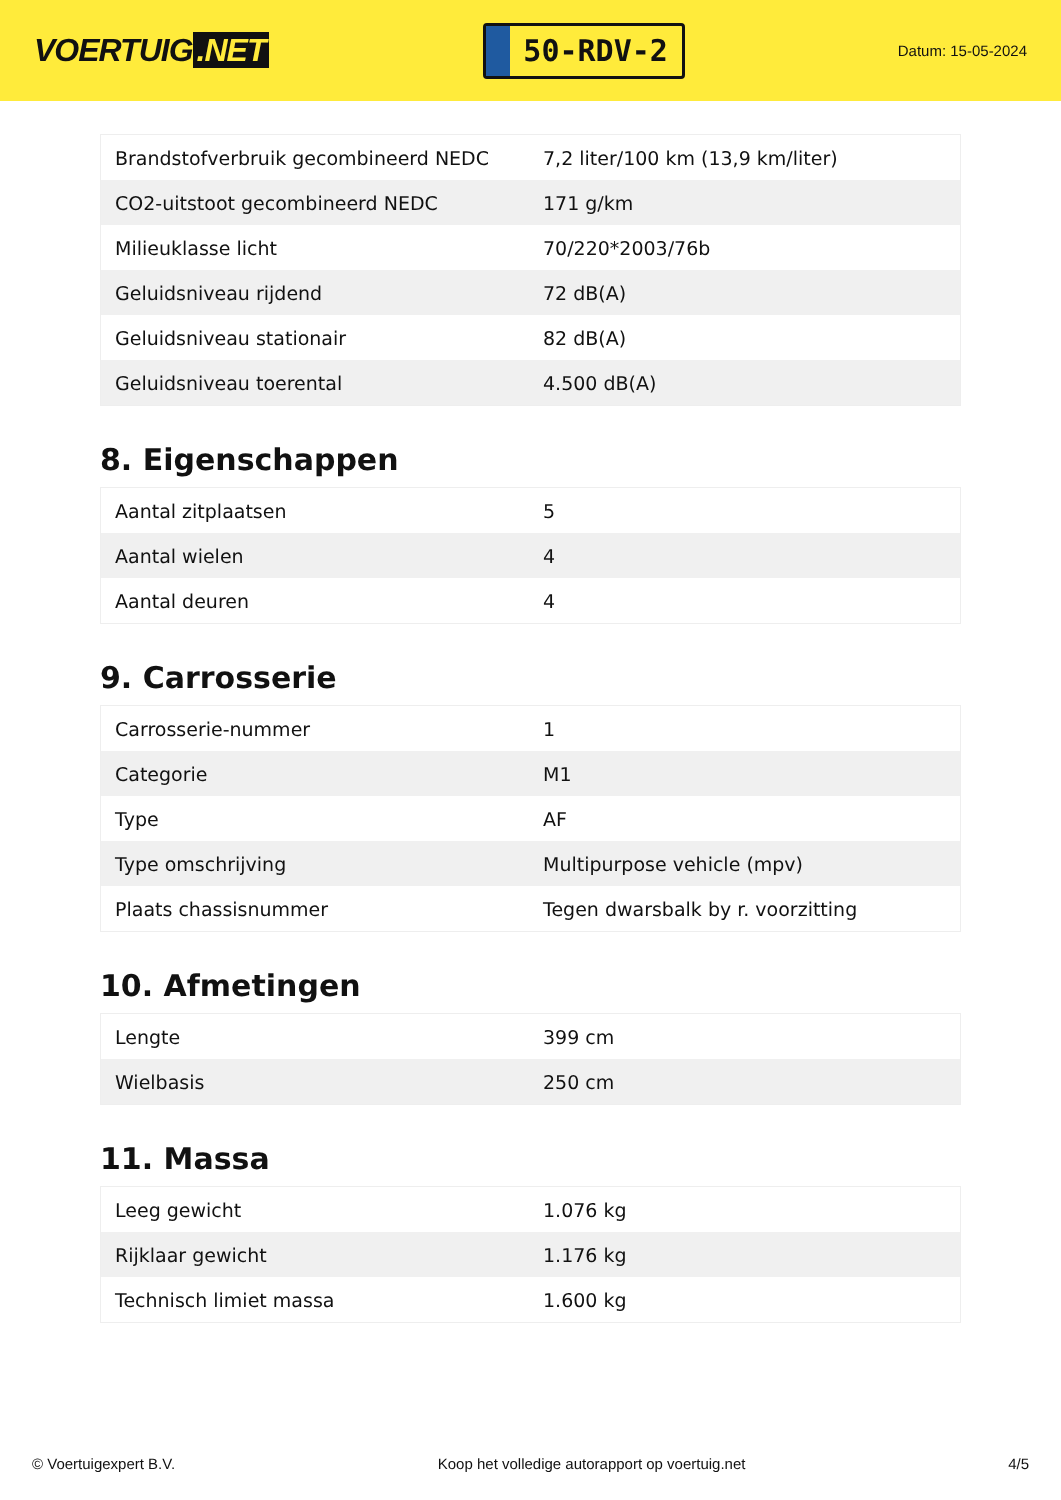VOERTUIG.NET
50-RDV-2
Datum: 15-05-2024
| Brandstofverbruik gecombineerd NEDC | 7,2 liter/100 km (13,9 km/liter) |
| CO2-uitstoot gecombineerd NEDC | 171 g/km |
| Milieuklasse licht | 70/220*2003/76b |
| Geluidsniveau rijdend | 72 dB(A) |
| Geluidsniveau stationair | 82 dB(A) |
| Geluidsniveau toerental | 4.500 dB(A) |
8. Eigenschappen
| Aantal zitplaatsen | 5 |
| Aantal wielen | 4 |
| Aantal deuren | 4 |
9. Carrosserie
| Carrosserie-nummer | 1 |
| Categorie | M1 |
| Type | AF |
| Type omschrijving | Multipurpose vehicle (mpv) |
| Plaats chassisnummer | Tegen dwarsbalk by r. voorzitting |
10. Afmetingen
| Lengte | 399 cm |
| Wielbasis | 250 cm |
11. Massa
| Leeg gewicht | 1.076 kg |
| Rijklaar gewicht | 1.176 kg |
| Technisch limiet massa | 1.600 kg |
© Voertuigexpert B.V. Koop het volledige autorapport op voertuig.net 4/5